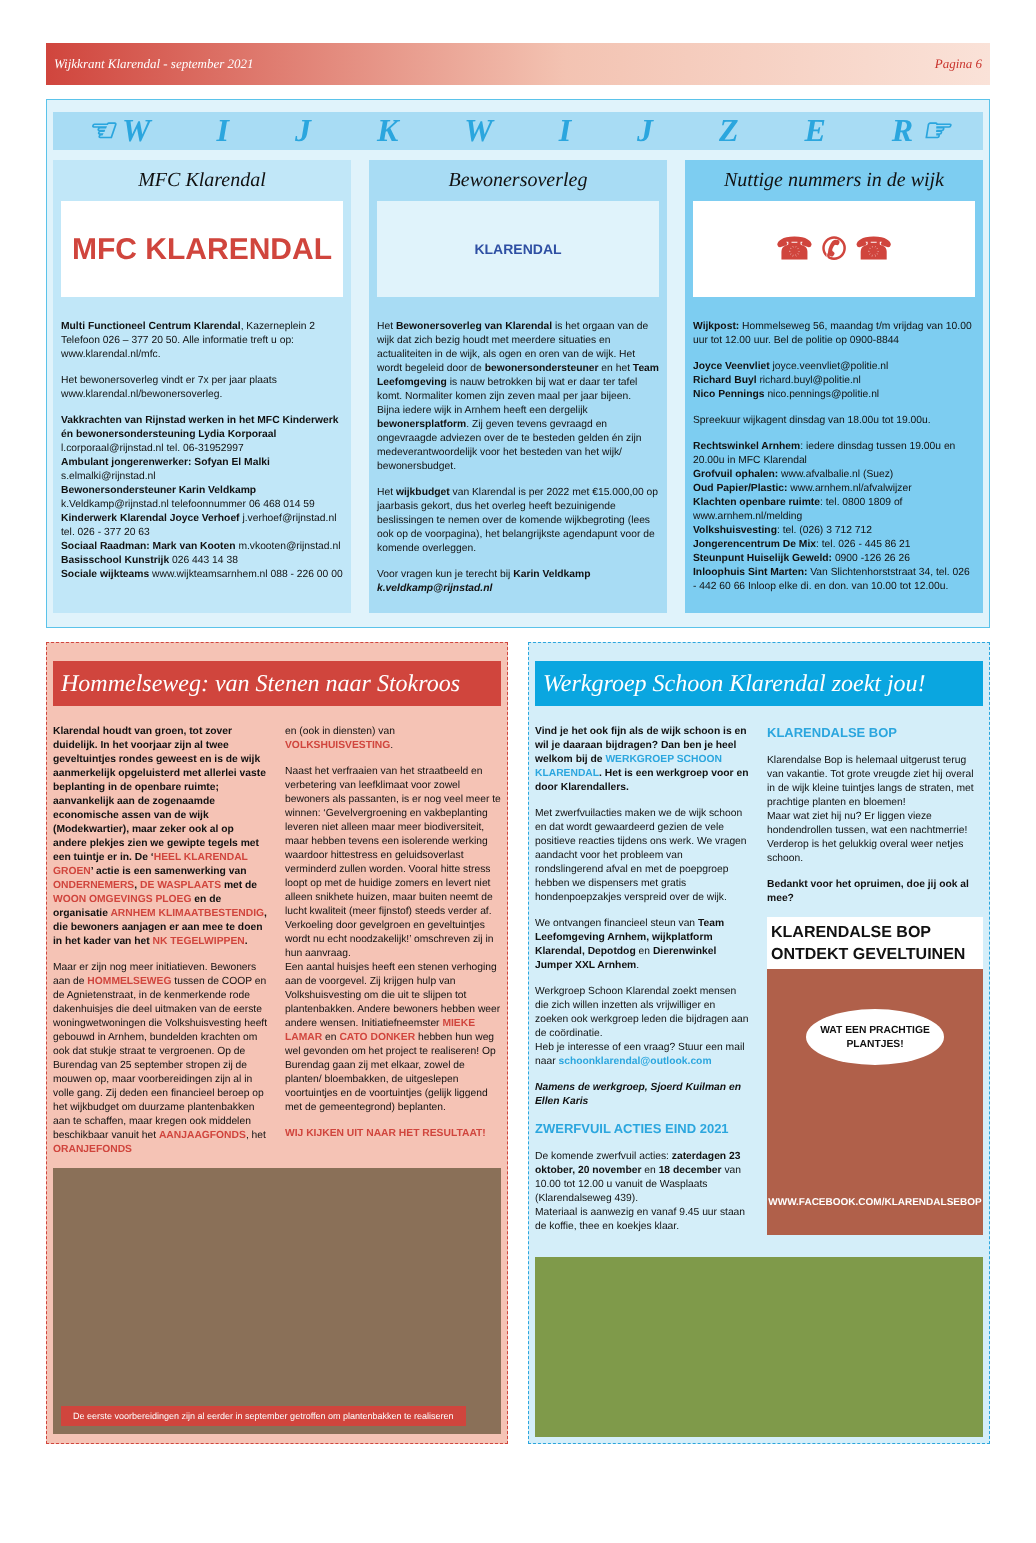Wijkkrant Klarendal - september 2021 Pagina 6
☜ W IJKWIJZE R ☞
MFC Klarendal
MFC KLARENDAL
Multi Functioneel Centrum Klarendal, Kazerneplein 2 Telefoon 026 – 377 20 50. Alle informatie treft u op: www.klarendal.nl/mfc.
Het bewonersoverleg vindt er 7x per jaar plaats www.klarendal.nl/bewonersoverleg.
Vakkrachten van Rijnstad werken in het MFC Kinderwerk én bewonersondersteuning Lydia Korporaal l.corporaal@rijnstad.nl tel. 06-31952997
Ambulant jongerenwerker: Sofyan El Malki s.elmalki@rijnstad.nl
Bewonersondersteuner Karin Veldkamp k.Veldkamp@rijnstad.nl telefoonnummer 06 468 014 59
Kinderwerk Klarendal Joyce Verhoef j.verhoef@rijnstad.nl tel. 026 - 377 20 63
Sociaal Raadman: Mark van Kooten m.vkooten@rijnstad.nl
Basisschool Kunstrijk 026 443 14 38
Sociale wijkteams www.wijkteamsarnhem.nl 088 - 226 00 00
Bewonersoverleg
KLARENDAL
Het Bewonersoverleg van Klarendal is het orgaan van de wijk dat zich bezig houdt met meerdere situaties en actualiteiten in de wijk, als ogen en oren van de wijk. Het wordt begeleid door de bewonersondersteuner en het Team Leefomgeving is nauw betrokken bij wat er daar ter tafel komt. Normaliter komen zijn zeven maal per jaar bijeen.
Bijna iedere wijk in Arnhem heeft een dergelijk bewonersplatform. Zij geven tevens gevraagd en ongevraagde adviezen over de te besteden gelden én zijn medeverantwoordelijk voor het besteden van het wijk/ bewonersbudget.
Het wijkbudget van Klarendal is per 2022 met €15.000,00 op jaarbasis gekort, dus het overleg heeft bezuinigende beslissingen te nemen over de komende wijkbegroting (lees ook op de voorpagina), het belangrijkste agendapunt voor de komende overleggen.
Voor vragen kun je terecht bij Karin Veldkamp k.veldkamp@rijnstad.nl
Nuttige nummers in de wijk
☎ ✆ ☎
Wijkpost: Hommelseweg 56, maandag t/m vrijdag van 10.00 uur tot 12.00 uur. Bel de politie op 0900-8844
Joyce Veenvliet joyce.veenvliet@politie.nl
Richard Buyl richard.buyl@politie.nl
Nico Pennings nico.pennings@politie.nl
Spreekuur wijkagent dinsdag van 18.00u tot 19.00u.
Rechtswinkel Arnhem: iedere dinsdag tussen 19.00u en 20.00u in MFC Klarendal
Grofvuil ophalen: www.afvalbalie.nl (Suez)
Oud Papier/Plastic: www.arnhem.nl/afvalwijzer
Klachten openbare ruimte: tel. 0800 1809 of www.arnhem.nl/melding
Volkshuisvesting: tel. (026) 3 712 712
Jongerencentrum De Mix: tel. 026 - 445 86 21
Steunpunt Huiselijk Geweld: 0900 -126 26 26
Inloophuis Sint Marten: Van Slichtenhorststraat 34, tel. 026 - 442 60 66 Inloop elke di. en don. van 10.00 tot 12.00u.
Hommelseweg: van Stenen naar Stokroos
Klarendal houdt van groen, tot zover duidelijk. In het voorjaar zijn al twee geveltuintjes rondes geweest en is de wijk aanmerkelijk opgeluisterd met allerlei vaste beplanting in de openbare ruimte; aanvankelijk aan de zogenaamde economische assen van de wijk (Modekwartier), maar zeker ook al op andere plekjes zien we gewipte tegels met een tuintje er in. De ‘HEEL KLARENDAL GROEN’ actie is een samenwerking van ONDERNEMERS, DE WASPLAATS met de WOON OMGEVINGS PLOEG en de organisatie ARNHEM KLIMAATBESTENDIG, die bewoners aanjagen er aan mee te doen in het kader van het NK TEGELWIPPEN.
Maar er zijn nog meer initiatieven. Bewoners aan de HOMMELSEWEG tussen de COOP en de Agnietenstraat, in de kenmerkende rode dakenhuisjes die deel uitmaken van de eerste woningwetwoningen die Volkshuisvesting heeft gebouwd in Arnhem, bundelden krachten om ook dat stukje straat te vergroenen. Op de Burendag van 25 september stropen zij de mouwen op, maar voorbereidingen zijn al in volle gang. Zij deden een financieel beroep op het wijkbudget om duurzame plantenbakken aan te schaffen, maar kregen ook middelen beschikbaar vanuit het AANJAAGFONDS, het ORANJEFONDS
en (ook in diensten) van VOLKSHUISVESTING.
Naast het verfraaien van het straatbeeld en verbetering van leefklimaat voor zowel bewoners als passanten, is er nog veel meer te winnen: ‘Gevelvergroening en vakbeplanting leveren niet alleen maar meer biodiversiteit, maar hebben tevens een isolerende werking waardoor hittestress en geluidsoverlast verminderd zullen worden. Vooral hitte stress loopt op met de huidige zomers en levert niet alleen snikhete huizen, maar buiten neemt de lucht kwaliteit (meer fijnstof) steeds verder af. Verkoeling door gevelgroen en geveltuintjes wordt nu echt noodzakelijk!’ omschreven zij in hun aanvraag.
Een aantal huisjes heeft een stenen verhoging aan de voorgevel. Zij krijgen hulp van Volkshuisvesting om die uit te slijpen tot plantenbakken. Andere bewoners hebben weer andere wensen. Initiatiefneemster MIEKE LAMAR en CATO DONKER hebben hun weg wel gevonden om het project te realiseren! Op Burendag gaan zij met elkaar, zowel de planten/ bloembakken, de uitgeslepen voortuintjes en de voortuintjes (gelijk liggend met de gemeentegrond) beplanten.
WIJ KIJKEN UIT NAAR HET RESULTAAT!
De eerste voorbereidingen zijn al eerder in september getroffen om plantenbakken te realiseren
Werkgroep Schoon Klarendal zoekt jou!
Vind je het ook fijn als de wijk schoon is en wil je daaraan bijdragen? Dan ben je heel welkom bij de WERKGROEP SCHOON KLARENDAL. Het is een werkgroep voor en door Klarendallers.
Met zwerfvuilacties maken we de wijk schoon en dat wordt gewaardeerd gezien de vele positieve reacties tijdens ons werk. We vragen aandacht voor het probleem van rondslingerend afval en met de poepgroep hebben we dispensers met gratis hondenpoepzakjes verspreid over de wijk.
We ontvangen financieel steun van Team Leefomgeving Arnhem, wijkplatform Klarendal, Depotdog en Dierenwinkel Jumper XXL Arnhem.
Werkgroep Schoon Klarendal zoekt mensen die zich willen inzetten als vrijwilliger en zoeken ook werkgroep leden die bijdragen aan de coördinatie.
Heb je interesse of een vraag? Stuur een mail naar schoonklarendal@outlook.com
Namens de werkgroep, Sjoerd Kuilman en Ellen Karis
ZWERFVUIL ACTIES EIND 2021
De komende zwerfvuil acties: zaterdagen 23 oktober, 20 november en 18 december van 10.00 tot 12.00 u vanuit de Wasplaats (Klarendalseweg 439).
Materiaal is aanwezig en vanaf 9.45 uur staan de koffie, thee en koekjes klaar.
KLARENDALSE BOP
Klarendalse Bop is helemaal uitgerust terug van vakantie. Tot grote vreugde ziet hij overal in de wijk kleine tuintjes langs de straten, met prachtige planten en bloemen!
Maar wat ziet hij nu? Er liggen vieze hondendrollen tussen, wat een nachtmerrie! Verderop is het gelukkig overal weer netjes schoon.
Bedankt voor het opruimen, doe jij ook al mee?
KLARENDALSE BOP
ONTDEKT GEVELTUINEN
WAT EEN PRACHTIGE PLANTJES!
WWW.FACEBOOK.COM/KLARENDALSEBOP